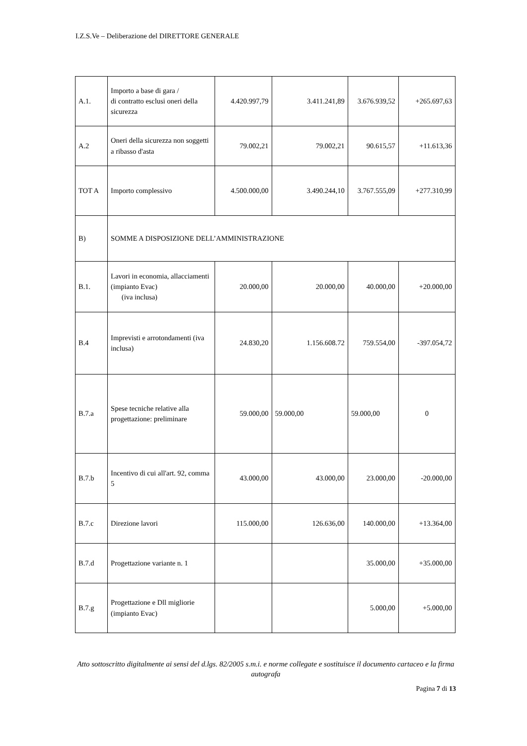I.Z.S.Ve – Deliberazione del DIRETTORE GENERALE
| A.1. | Importo a base di gara / di contratto esclusi oneri della sicurezza | 4.420.997,79 | 3.411.241,89 | 3.676.939,52 | +265.697,63 |
| A.2 | Oneri della sicurezza non soggetti a ribasso d'asta | 79.002,21 | 79.002,21 | 90.615,57 | +11.613,36 |
| TOT A | Importo complessivo | 4.500.000,00 | 3.490.244,10 | 3.767.555,09 | +277.310,99 |
| B) | SOMME A DISPOSIZIONE DELL’AMMINISTRAZIONE | | | | |
| B.1. | Lavori in economia, allacciamenti (impianto Evac) (iva inclusa) | 20.000,00 | 20.000,00 | 40.000,00 | +20.000,00 |
| B.4 | Imprevisti e arrotondamenti (iva inclusa) | 24.830,20 | 1.156.608.72 | 759.554,00 | -397.054,72 |
| B.7.a | Spese tecniche relative alla progettazione: preliminare | 59.000,00 | 59.000,00 | 59.000,00 | 0 |
| B.7.b | Incentivo di cui all'art. 92, comma 5 | 43.000,00 | 43.000,00 | 23.000,00 | -20.000,00 |
| B.7.c | Direzione lavori | 115.000,00 | 126.636,00 | 140.000,00 | +13.364,00 |
| B.7.d | Progettazione variante n. 1 | | | 35.000,00 | +35.000,00 |
| B.7.g | Progettazione e Dll migliorie (impianto Evac) | | | 5.000,00 | +5.000,00 |
Atto sottoscritto digitalmente ai sensi del d.lgs. 82/2005 s.m.i. e norme collegate e sostituisce il documento cartaceo e la firma autografa
Pagina 7 di 13